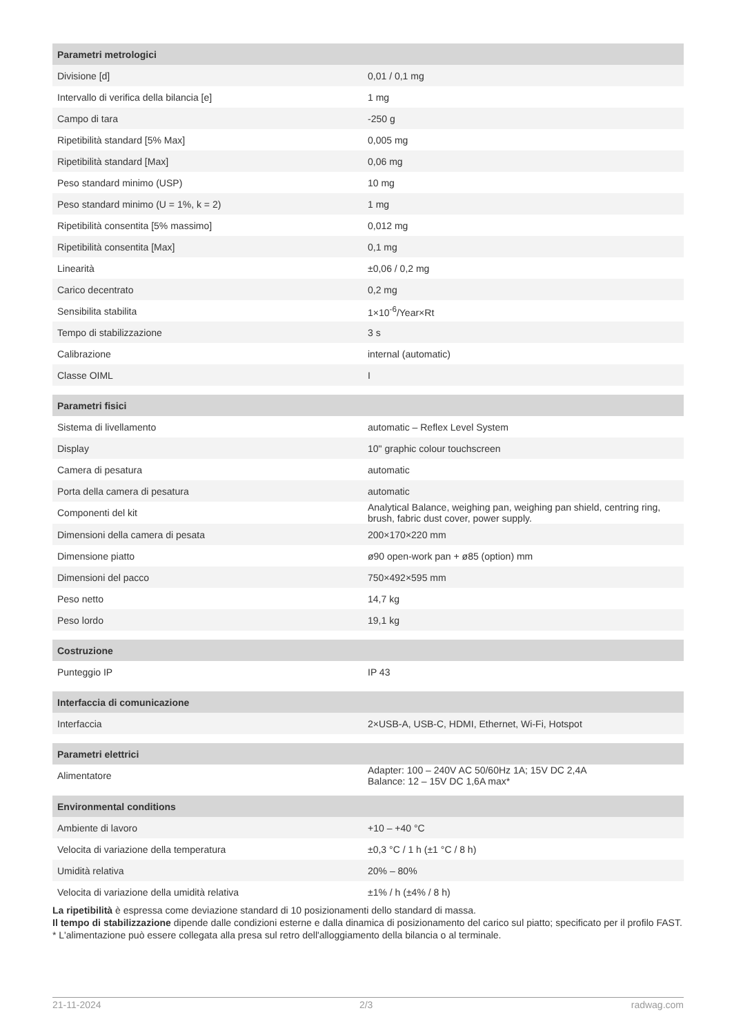| Parametri metrologici | |
| --- | --- |
| Divisione [d] | 0,01 / 0,1 mg |
| Intervallo di verifica della bilancia [e] | 1 mg |
| Campo di tara | -250 g |
| Ripetibilità standard [5% Max] | 0,005 mg |
| Ripetibilità standard [Max] | 0,06 mg |
| Peso standard minimo (USP) | 10 mg |
| Peso standard minimo (U = 1%, k = 2) | 1 mg |
| Ripetibilità consentita [5% massimo] | 0,012 mg |
| Ripetibilità consentita [Max] | 0,1 mg |
| Linearità | ±0,06 / 0,2 mg |
| Carico decentrato | 0,2 mg |
| Sensibilita stabilita | 1×10<sup>-6</sup>/Year×Rt |
| Tempo di stabilizzazione | 3 s |
| Calibrazione | internal (automatic) |
| Classe OIML | I |
| Parametri fisici | |
| Sistema di livellamento | automatic – Reflex Level System |
| Display | 10" graphic colour touchscreen |
| Camera di pesatura | automatic |
| Porta della camera di pesatura | automatic |
| Componenti del kit | Analytical Balance, weighing pan, weighing pan shield, centring ring, brush, fabric dust cover, power supply. |
| Dimensioni della camera di pesata | 200×170×220 mm |
| Dimensione piatto | ø90 open-work pan + ø85 (option) mm |
| Dimensioni del pacco | 750×492×595 mm |
| Peso netto | 14,7 kg |
| Peso lordo | 19,1 kg |
| Costruzione | |
| Punteggio IP | IP 43 |
| Interfaccia di comunicazione | |
| Interfaccia | 2×USB-A, USB-C, HDMI, Ethernet, Wi-Fi, Hotspot |
| Parametri elettrici | |
| Alimentatore | Adapter: 100 – 240V AC 50/60Hz 1A; 15V DC 2,4A Balance: 12 – 15V DC 1,6A max* |
| Environmental conditions | |
| Ambiente di lavoro | +10 – +40 °C |
| Velocita di variazione della temperatura | ±0,3 °C / 1 h (±1 °C / 8 h) |
| Umidità relativa | 20% – 80% |
| Velocita di variazione della umidità relativa | ±1% / h (±4% / 8 h) |
La ripetibilità è espressa come deviazione standard di 10 posizionamenti dello standard di massa.
Il tempo di stabilizzazione dipende dalle condizioni esterne e dalla dinamica di posizionamento del carico sul piatto; specificato per il profilo FAST.
* L'alimentazione può essere collegata alla presa sul retro dell'alloggiamento della bilancia o al terminale.
21-11-2024 2/3 radwag.com